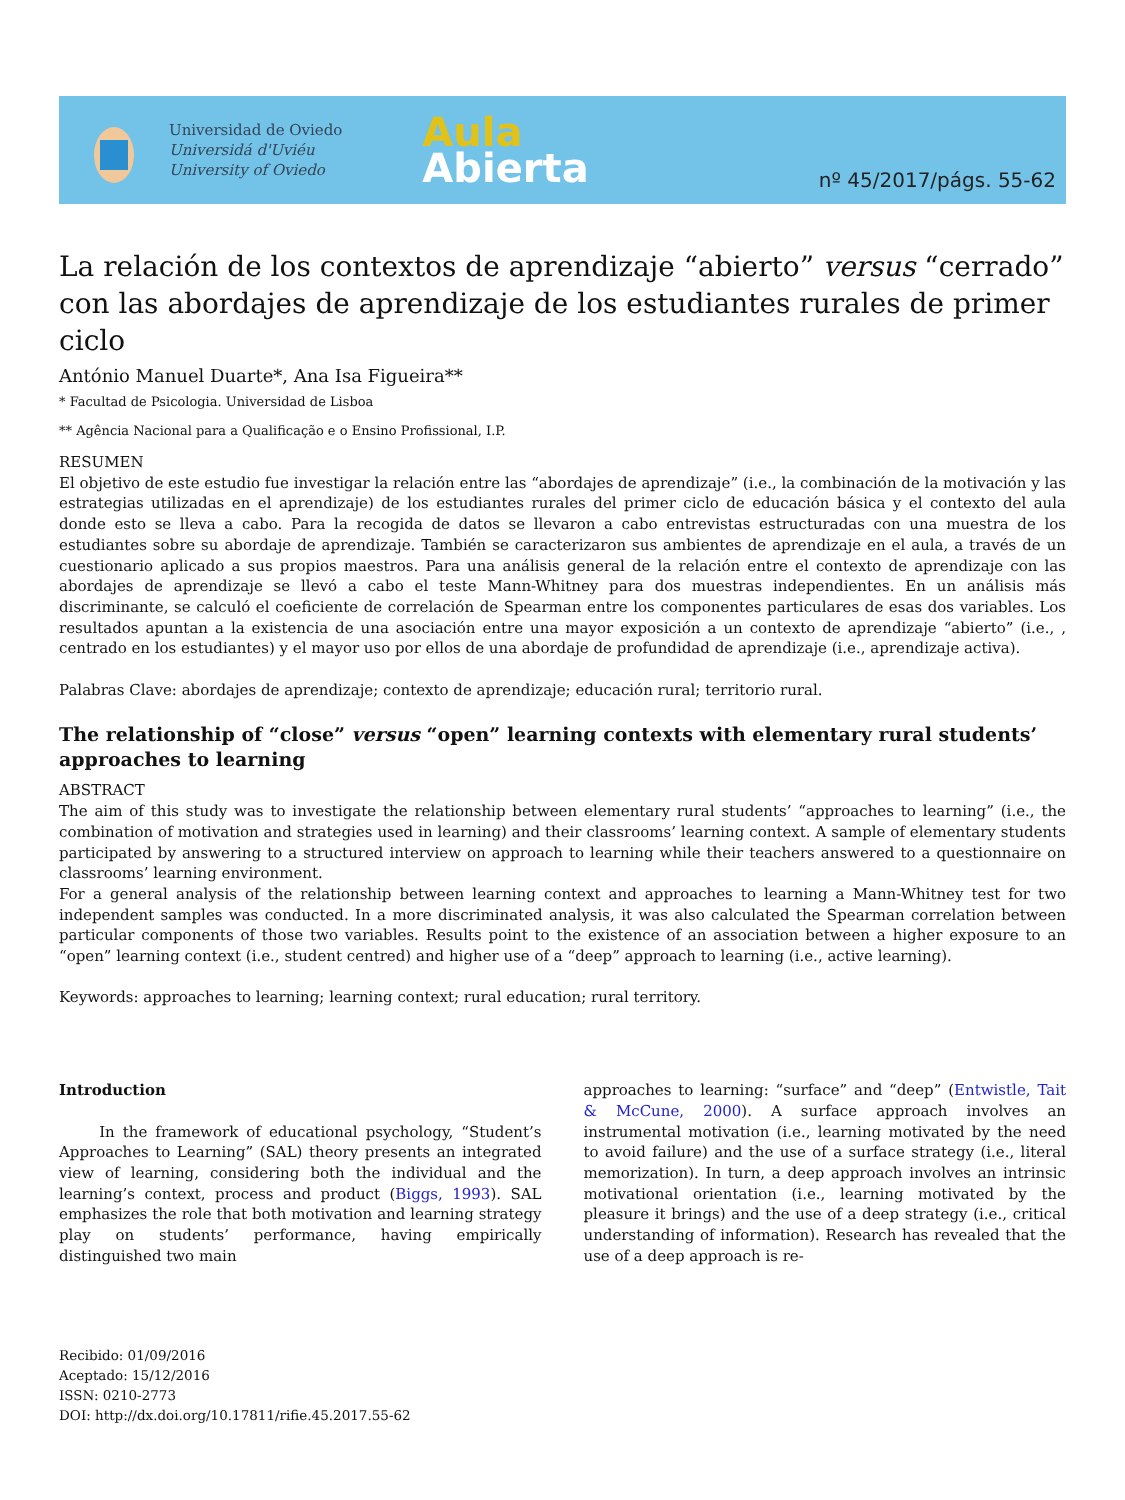Universidad de Oviedo
Universidá d'Uviéu
University of Oviedo
Aula
Abierta
nº 45/2017/págs. 55-62
La relación de los contextos de aprendizaje “abierto” versus “cerrado” con las abordajes de aprendizaje de los estudiantes rurales de primer ciclo
António Manuel Duarte*, Ana Isa Figueira**
* Facultad de Psicologia. Universidad de Lisboa
** Agência Nacional para a Qualificação e o Ensino Profissional, I.P.
RESUMEN
El objetivo de este estudio fue investigar la relación entre las “abordajes de aprendizaje” (i.e., la combinación de la motivación y las estrategias utilizadas en el aprendizaje) de los estudiantes rurales del primer ciclo de educación básica y el contexto del aula donde esto se lleva a cabo. Para la recogida de datos se llevaron a cabo entrevistas estructuradas con una muestra de los estudiantes sobre su abordaje de aprendizaje. También se caracterizaron sus ambientes de aprendizaje en el aula, a través de un cuestionario aplicado a sus propios maestros. Para una análisis general de la relación entre el contexto de aprendizaje con las abordajes de aprendizaje se llevó a cabo el teste Mann-Whitney para dos muestras independientes. En un análisis más discriminante, se calculó el coeficiente de correlación de Spearman entre los componentes particulares de esas dos variables. Los resultados apuntan a la existencia de una asociación entre una mayor exposición a un contexto de aprendizaje “abierto” (i.e., , centrado en los estudiantes) y el mayor uso por ellos de una abordaje de profundidad de aprendizaje (i.e., aprendizaje activa).
Palabras Clave: abordajes de aprendizaje; contexto de aprendizaje; educación rural; territorio rural.
The relationship of “close” versus “open” learning contexts with elementary rural students’ approaches to learning
ABSTRACT
The aim of this study was to investigate the relationship between elementary rural students’ “approaches to learning” (i.e., the combination of motivation and strategies used in learning) and their classrooms’ learning context. A sample of elementary students participated by answering to a structured interview on approach to learning while their teachers answered to a questionnaire on classrooms’ learning environment.
For a general analysis of the relationship between learning context and approaches to learning a Mann-Whitney test for two independent samples was conducted. In a more discriminated analysis, it was also calculated the Spearman correlation between particular components of those two variables. Results point to the existence of an association between a higher exposure to an “open” learning context (i.e., student centred) and higher use of a “deep” approach to learning (i.e., active learning).
Keywords: approaches to learning; learning context; rural education; rural territory.
Introduction
In the framework of educational psychology, “Student’s Approaches to Learning” (SAL) theory presents an integrated view of learning, considering both the individual and the learning’s context, process and product (Biggs, 1993). SAL emphasizes the role that both motivation and learning strategy play on students’ performance, having empirically distinguished two main
approaches to learning: “surface” and “deep” (Entwistle, Tait & McCune, 2000). A surface approach involves an instrumental motivation (i.e., learning motivated by the need to avoid failure) and the use of a surface strategy (i.e., literal memorization). In turn, a deep approach involves an intrinsic motivational orientation (i.e., learning motivated by the pleasure it brings) and the use of a deep strategy (i.e., critical understanding of information). Research has revealed that the use of a deep approach is re-
Recibido: 01/09/2016
Aceptado: 15/12/2016
ISSN: 0210-2773
DOI: http://dx.doi.org/10.17811/rifie.45.2017.55-62